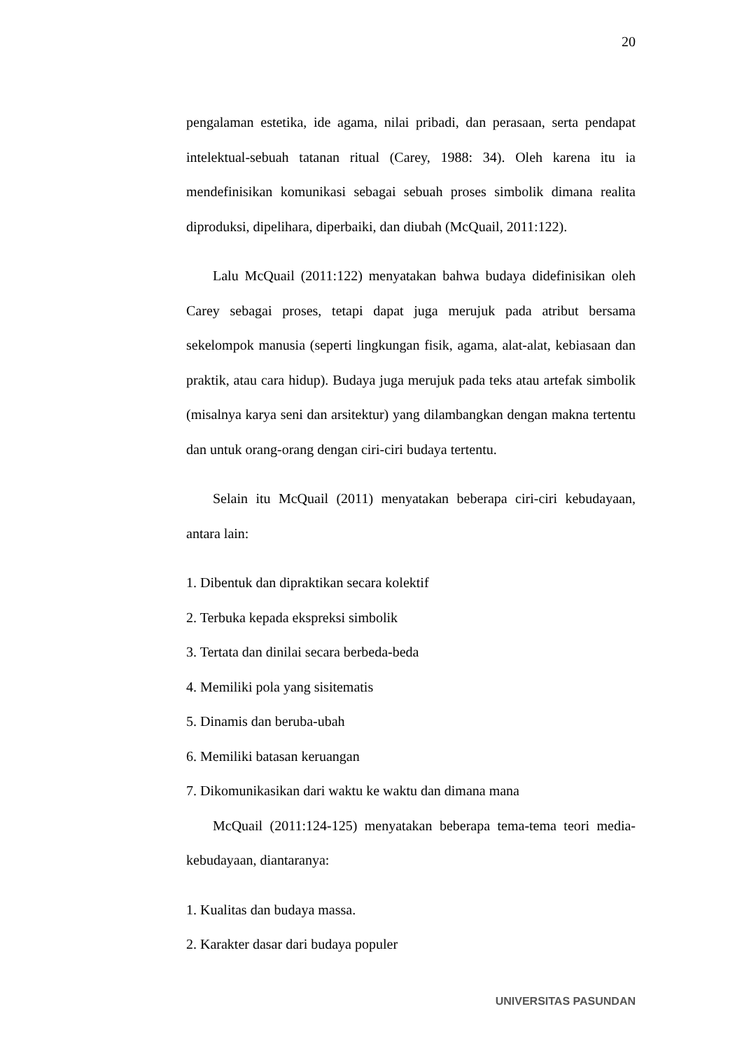20
pengalaman estetika, ide agama, nilai pribadi, dan perasaan, serta pendapat intelektual-sebuah tatanan ritual (Carey, 1988: 34). Oleh karena itu ia mendefinisikan komunikasi sebagai sebuah proses simbolik dimana realita diproduksi, dipelihara, diperbaiki, dan diubah (McQuail, 2011:122).
Lalu McQuail (2011:122) menyatakan bahwa budaya didefinisikan oleh Carey sebagai proses, tetapi dapat juga merujuk pada atribut bersama sekelompok manusia (seperti lingkungan fisik, agama, alat-alat, kebiasaan dan praktik, atau cara hidup). Budaya juga merujuk pada teks atau artefak simbolik (misalnya karya seni dan arsitektur) yang dilambangkan dengan makna tertentu dan untuk orang-orang dengan ciri-ciri budaya tertentu.
Selain itu McQuail (2011) menyatakan beberapa ciri-ciri kebudayaan, antara lain:
1. Dibentuk dan dipraktikan secara kolektif
2. Terbuka kepada ekspreksi simbolik
3. Tertata dan dinilai secara berbeda-beda
4. Memiliki pola yang sisitematis
5. Dinamis dan beruba-ubah
6. Memiliki batasan keruangan
7. Dikomunikasikan dari waktu ke waktu dan dimana mana
McQuail (2011:124-125) menyatakan beberapa tema-tema teori media-kebudayaan, diantaranya:
1. Kualitas dan budaya massa.
2. Karakter dasar dari budaya populer
UNIVERSITAS PASUNDAN